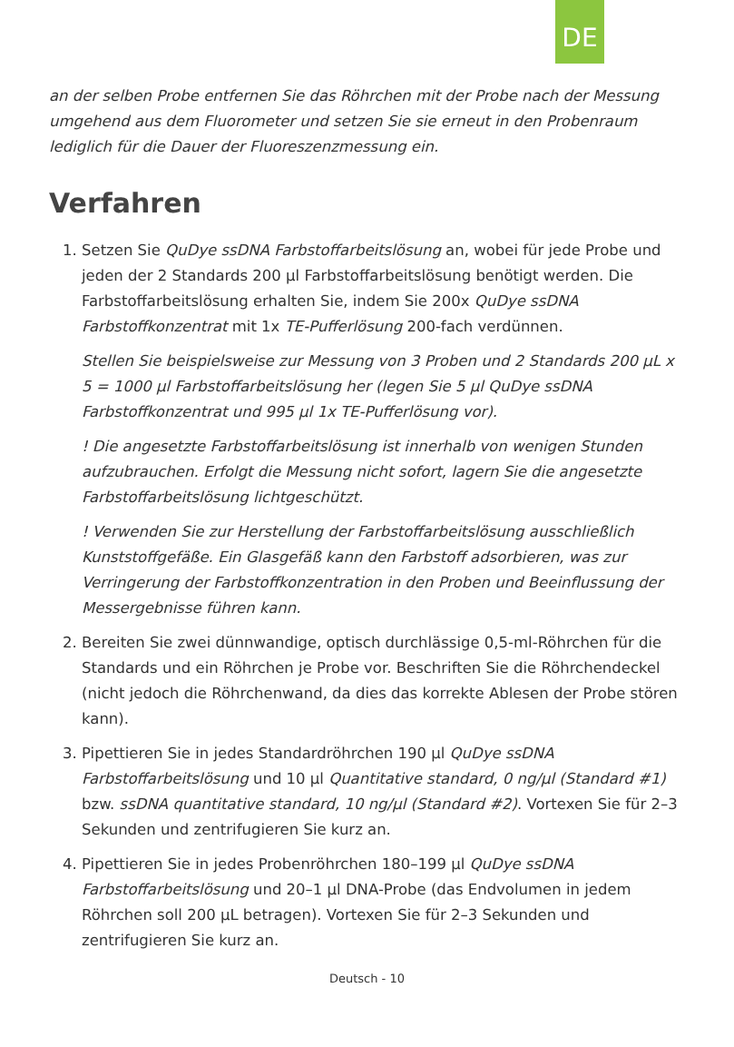DE
an der selben Probe entfernen Sie das Röhrchen mit der Probe nach der Messung umgehend aus dem Fluorometer und setzen Sie sie erneut in den Probenraum lediglich für die Dauer der Fluoreszenzmessung ein.
Verfahren
1. Setzen Sie QuDye ssDNA Farbstoffarbeitslösung an, wobei für jede Probe und jeden der 2 Standards 200 µl Farbstoffarbeitslösung benötigt werden. Die Farbstoffarbeitslösung erhalten Sie, indem Sie 200x QuDye ssDNA Farbstoffkonzentrat mit 1x TE-Pufferlösung 200-fach verdünnen.
Stellen Sie beispielsweise zur Messung von 3 Proben und 2 Standards 200 µL x 5 = 1000 µl Farbstoffarbeitslösung her (legen Sie 5 µl QuDye ssDNA Farbstoffkonzentrat und 995 µl 1x TE-Pufferlösung vor).
! Die angesetzte Farbstoffarbeitslösung ist innerhalb von wenigen Stunden aufzubrauchen. Erfolgt die Messung nicht sofort, lagern Sie die angesetzte Farbstoffarbeitslösung lichtgeschützt.
! Verwenden Sie zur Herstellung der Farbstoffarbeitslösung ausschließlich Kunststoffgefäße. Ein Glasgefäß kann den Farbstoff adsorbieren, was zur Verringerung der Farbstoffkonzentration in den Proben und Beeinflussung der Messergebnisse führen kann.
2. Bereiten Sie zwei dünnwandige, optisch durchlässige 0,5-ml-Röhrchen für die Standards und ein Röhrchen je Probe vor. Beschriften Sie die Röhrchendeckel (nicht jedoch die Röhrchenwand, da dies das korrekte Ablesen der Probe stören kann).
3. Pipettieren Sie in jedes Standardröhrchen 190 µl QuDye ssDNA Farbstoffarbeitslösung und 10 µl Quantitative standard, 0 ng/µl (Standard #1) bzw. ssDNA quantitative standard, 10 ng/µl (Standard #2). Vortexen Sie für 2–3 Sekunden und zentrifugieren Sie kurz an.
4. Pipettieren Sie in jedes Probenröhrchen 180–199 µl QuDye ssDNA Farbstoffarbeitslösung und 20–1 µl DNA-Probe (das Endvolumen in jedem Röhrchen soll 200 µL betragen). Vortexen Sie für 2–3 Sekunden und zentrifugieren Sie kurz an.
Deutsch - 10